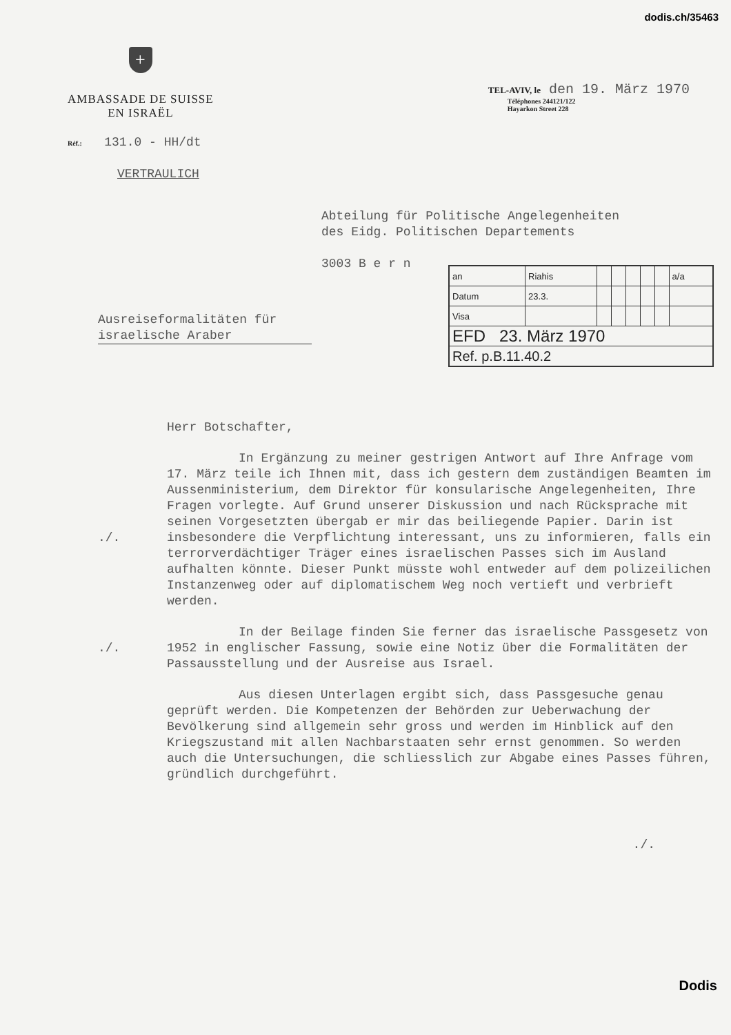dodis.ch/35463
+
AMBASSADE DE SUISSE
EN ISRAËL
TEL-AVIV, le den 19. März 1970
Téléphones 244121/122
Hayarkon Street 228
Réf.: 131.0 - HH/dt
VERTRAULICH
Abteilung für Politische Angelegenheiten
des Eidg. Politischen Departements
3003 B e r n
| an | Riahis | | | | | | a/a |
| Datum | 23.3. | | | | | | |
| Visa | | | | | | | |
| EFD 23. März 1970 | | | | | | | |
| Ref. p.B.11.40.2 | | | | | | | |
Ausreiseformalitäten für israelische Araber
Herr Botschafter,
./. In Ergänzung zu meiner gestrigen Antwort auf Ihre Anfrage vom 17. März teile ich Ihnen mit, dass ich gestern dem zuständigen Beamten im Aussenministerium, dem Direktor für konsularische Angelegenheiten, Ihre Fragen vorlegte. Auf Grund unserer Diskussion und nach Rücksprache mit seinen Vorgesetzten übergab er mir das beiliegende Papier. Darin ist insbesondere die Verpflichtung interessant, uns zu informieren, falls ein terrorverdächtiger Träger eines israelischen Passes sich im Ausland aufhalten könnte. Dieser Punkt müsste wohl entweder auf dem polizeilichen Instanzenweg oder auf diplomatischem Weg noch vertieft und verbrieft werden.
./. In der Beilage finden Sie ferner das israelische Passgesetz von 1952 in englischer Fassung, sowie eine Notiz über die Formalitäten der Passausstellung und der Ausreise aus Israel.
Aus diesen Unterlagen ergibt sich, dass Passgesuche genau geprüft werden. Die Kompetenzen der Behörden zur Ueberwachung der Bevölkerung sind allgemein sehr gross und werden im Hinblick auf den Kriegszustand mit allen Nachbarstaaten sehr ernst genommen. So werden auch die Untersuchungen, die schliesslich zur Abgabe eines Passes führen, gründlich durchgeführt.
./.
Dodis